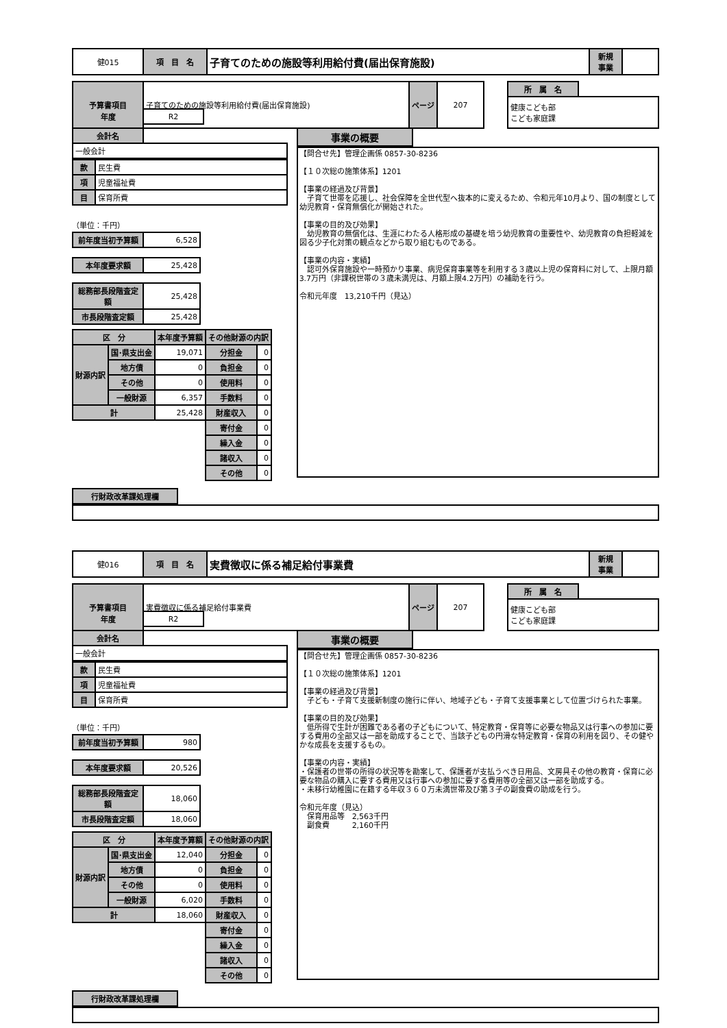| 健015 | 項 目 名 | 子育てのための施設等利用給付費(届出保育施設) | 新規 事業 | |
| 予算書項目 | 子育てのための施設等利用給付費(届出保育施設) | ページ | 207 |
| 所 属 名 | |
| 健康こども部 こども家庭課 | |
| 年度 | R2 |
| 会計名 | |
| 一般会計 | |
| 款 | 民生費 |
| 項 | 児童福祉費 |
| 目 | 保育所費 |
（単位：千円）
| 前年度当初予算額 | 6,528 |
| 本年度要求額 | 25,428 |
| 総務部長段階査定額 | 25,428 |
| 市長段階査定額 | 25,428 |
| 区 分 | | 本年度予算額 | その他財源の内訳 | |
| --- | --- | --- | --- | --- |
| 財源内訳 | 国･県支出金 | 19,071 | 分担金 | 0 |
| | 地方債 | 0 | 負担金 | 0 |
| | その他 | 0 | 使用料 | 0 |
| | 一般財源 | 6,357 | 手数料 | 0 |
| 計 | | 25,428 | 財産収入 | 0 |
| | | | 寄付金 | 0 |
| | | | 繰入金 | 0 |
| | | | 諸収入 | 0 |
| | | | その他 | 0 |
| 行財政改革課処理欄 |
| 事業の概要 |
【問合せ先】管理企画係 0857-30-8236 【１０次総の施策体系】1201 【事業の経過及び背景】 　子育て世帯を応援し、社会保障を全世代型へ抜本的に変えるため、令和元年10月より、国の制度として幼児教育・保育無償化が開始された。 【事業の目的及び効果】 　幼児教育の無償化は、生涯にわたる人格形成の基礎を培う幼児教育の重要性や、幼児教育の負担軽減を図る少子化対策の観点などから取り組むものである。 【事業の内容・実績】 　認可外保育施設や一時預かり事業、病児保育事業等を利用する３歳以上児の保育料に対して、上限月額3.7万円（非課税世帯の３歳未満児は、月額上限4.2万円）の補助を行う。 令和元年度　13,210千円（見込）
| 健016 | 項 目 名 | 実費徴収に係る補足給付事業費 | 新規 事業 | |
| 予算書項目 | 実費徴収に係る補足給付事業費 | ページ | 207 |
| 所 属 名 | |
| 健康こども部 こども家庭課 | |
| 年度 | R2 |
| 会計名 | |
| 一般会計 | |
| 款 | 民生費 |
| 項 | 児童福祉費 |
| 目 | 保育所費 |
（単位：千円）
| 前年度当初予算額 | 980 |
| 本年度要求額 | 20,526 |
| 総務部長段階査定額 | 18,060 |
| 市長段階査定額 | 18,060 |
| 区 分 | | 本年度予算額 | その他財源の内訳 | |
| --- | --- | --- | --- | --- |
| 財源内訳 | 国･県支出金 | 12,040 | 分担金 | 0 |
| | 地方債 | 0 | 負担金 | 0 |
| | その他 | 0 | 使用料 | 0 |
| | 一般財源 | 6,020 | 手数料 | 0 |
| 計 | | 18,060 | 財産収入 | 0 |
| | | | 寄付金 | 0 |
| | | | 繰入金 | 0 |
| | | | 諸収入 | 0 |
| | | | その他 | 0 |
| 行財政改革課処理欄 |
| 事業の概要 |
【問合せ先】管理企画係 0857-30-8236 【１０次総の施策体系】1201 【事業の経過及び背景】 　子ども・子育て支援新制度の施行に伴い、地域子ども・子育て支援事業として位置づけられた事業。 【事業の目的及び効果】 　低所得で生計が困難である者の子どもについて、特定教育・保育等に必要な物品又は行事への参加に要する費用の全部又は一部を助成することで、当該子どもの円滑な特定教育・保育の利用を図り、その健やかな成長を支援するもの。 【事業の内容・実績】 ・保護者の世帯の所得の状況等を勘案して、保護者が支払うべき日用品、文房具その他の教育・保育に必要な物品の購入に要する費用又は行事への参加に要する費用等の全部又は一部を助成する。 ・未移行幼稚園に在籍する年収３６０万未満世帯及び第３子の副食費の助成を行う。 令和元年度（見込） 　保育用品等　2,563千円 　副食費　　　2,160千円